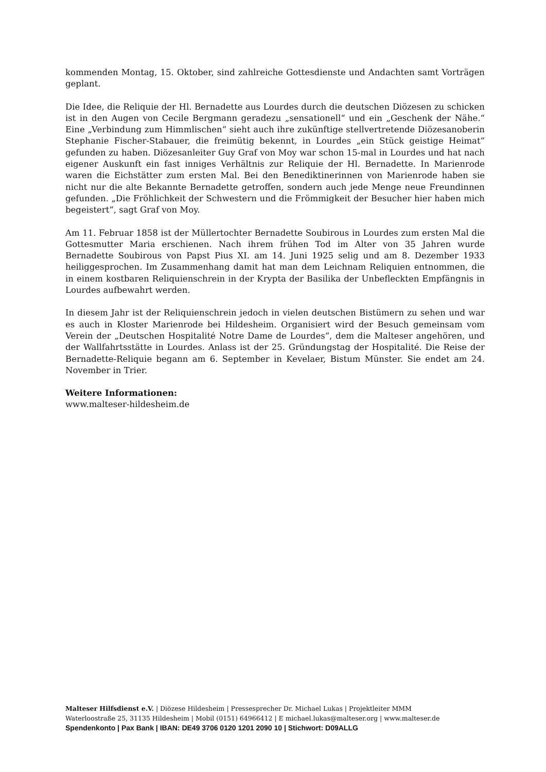kommenden Montag, 15. Oktober, sind zahlreiche Gottesdienste und Andachten samt Vorträgen geplant.
Die Idee, die Reliquie der Hl. Bernadette aus Lourdes durch die deutschen Diözesen zu schicken ist in den Augen von Cecile Bergmann geradezu „sensationell“ und ein „Geschenk der Nähe.“ Eine „Verbindung zum Himmlischen“ sieht auch ihre zukünftige stellvertretende Diözesanoberin Stephanie Fischer-Stabauer, die freimütig bekennt, in Lourdes „ein Stück geistige Heimat“ gefunden zu haben. Diözesanleiter Guy Graf von Moy war schon 15-mal in Lourdes und hat nach eigener Auskunft ein fast inniges Verhältnis zur Reliquie der Hl. Bernadette. In Marienrode waren die Eichstätter zum ersten Mal. Bei den Benediktinerinnen von Marienrode haben sie nicht nur die alte Bekannte Bernadette getroffen, sondern auch jede Menge neue Freundinnen gefunden. „Die Fröhlichkeit der Schwestern und die Frömmigkeit der Besucher hier haben mich begeistert“, sagt Graf von Moy.
Am 11. Februar 1858 ist der Müllertochter Bernadette Soubirous in Lourdes zum ersten Mal die Gottesmutter Maria erschienen. Nach ihrem frühen Tod im Alter von 35 Jahren wurde Bernadette Soubirous von Papst Pius XI. am 14. Juni 1925 selig und am 8. Dezember 1933 heiliggesprochen. Im Zusammenhang damit hat man dem Leichnam Reliquien entnommen, die in einem kostbaren Reliquienschrein in der Krypta der Basilika der Unbefleckten Empfängnis in Lourdes aufbewahrt werden.
In diesem Jahr ist der Reliquienschrein jedoch in vielen deutschen Bistümern zu sehen und war es auch in Kloster Marienrode bei Hildesheim. Organisiert wird der Besuch gemeinsam vom Verein der „Deutschen Hospitalité Notre Dame de Lourdes“, dem die Malteser angehören, und der Wallfahrtsstätte in Lourdes. Anlass ist der 25. Gründungstag der Hospitalité. Die Reise der Bernadette-Reliquie begann am 6. September in Kevelaer, Bistum Münster. Sie endet am 24. November in Trier.
Weitere Informationen:
www.malteser-hildesheim.de
Malteser Hilfsdienst e.V. | Diözese Hildesheim | Pressesprecher Dr. Michael Lukas | Projektleiter MMM
Waterloostraße 25, 31135 Hildesheim | Mobil (0151) 64966412 | E michael.lukas@malteser.org | www.malteser.de
Spendenkonto | Pax Bank | IBAN: DE49 3706 0120 1201 2090 10 | Stichwort: D09ALLG